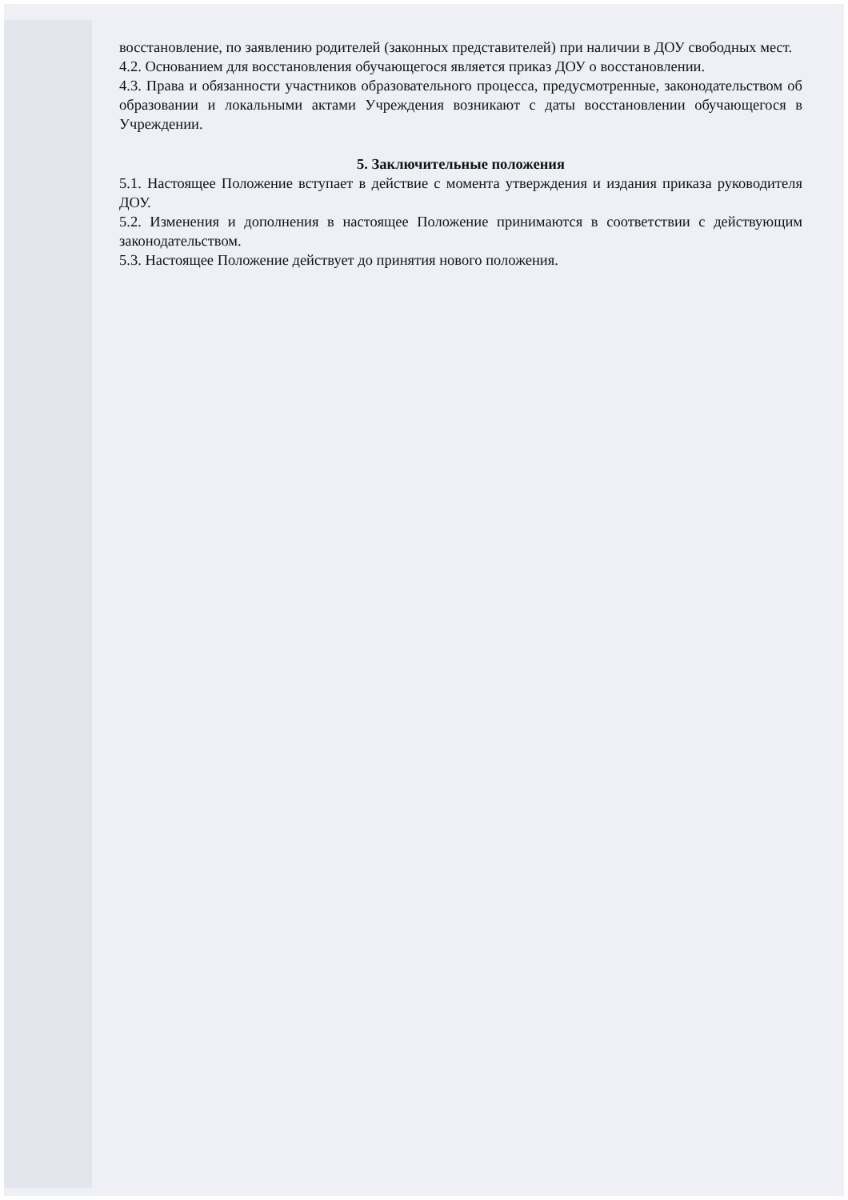восстановление, по заявлению родителей (законных представителей) при наличии в ДОУ свободных мест.
4.2. Основанием для восстановления обучающегося является приказ ДОУ о восстановлении.
4.3. Права и обязанности участников образовательного процесса, предусмотренные, законодательством об образовании и локальными актами Учреждения возникают с даты восстановлении обучающегося в Учреждении.
5. Заключительные положения
5.1. Настоящее Положение вступает в действие с момента утверждения и издания приказа руководителя ДОУ.
5.2. Изменения и дополнения в настоящее Положение принимаются в соответствии с действующим законодательством.
5.3. Настоящее Положение действует до принятия нового положения.